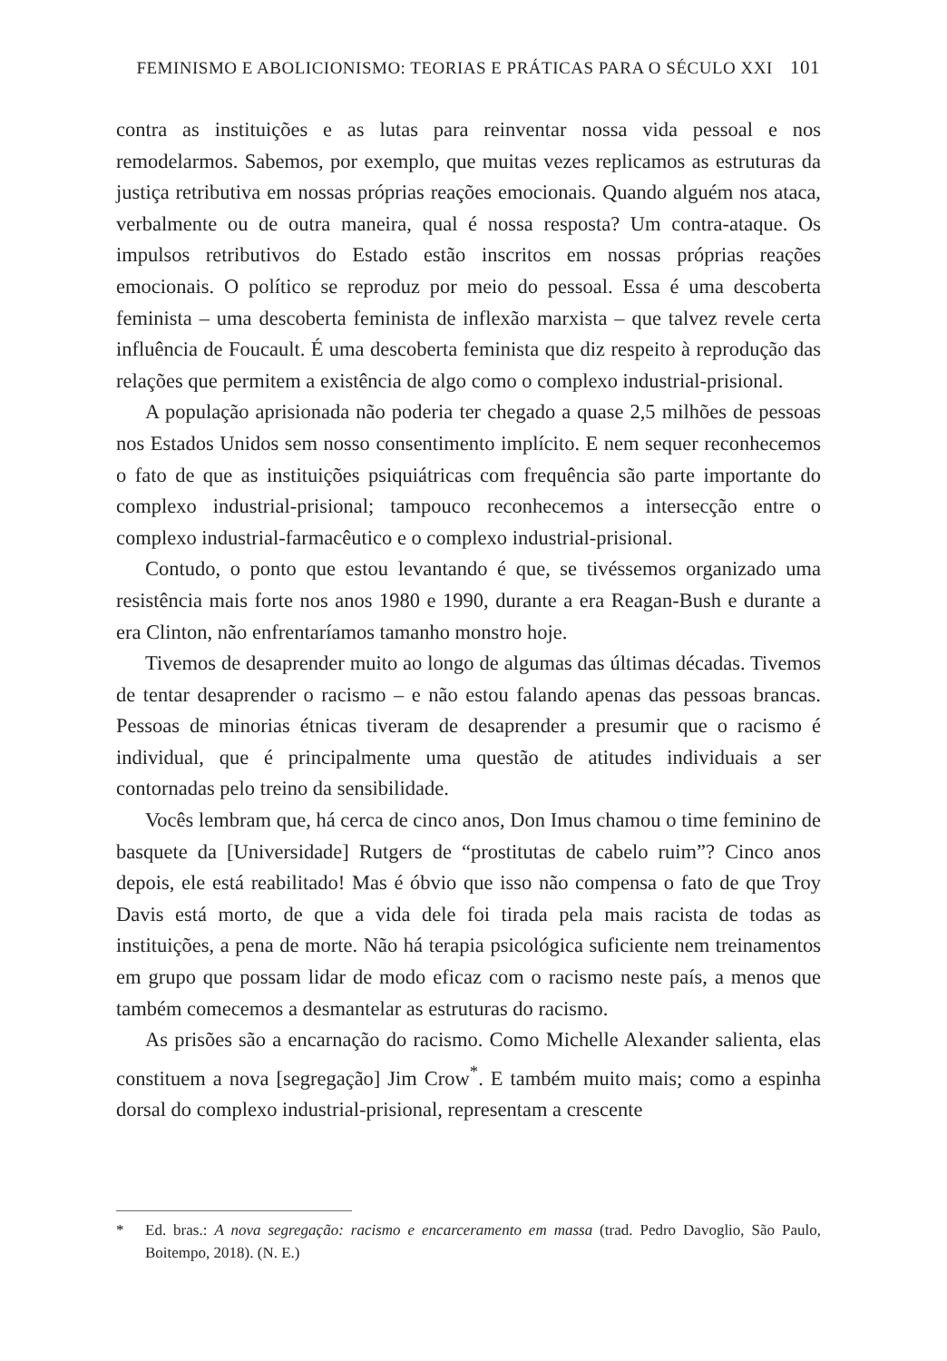FEMINISMO E ABOLICIONISMO: TEORIAS E PRÁTICAS PARA O SÉCULO XXI 101
contra as instituições e as lutas para reinventar nossa vida pessoal e nos remodelarmos. Sabemos, por exemplo, que muitas vezes replicamos as estruturas da justiça retributiva em nossas próprias reações emocionais. Quando alguém nos ataca, verbalmente ou de outra maneira, qual é nossa resposta? Um contra-ataque. Os impulsos retributivos do Estado estão inscritos em nossas próprias reações emocionais. O político se reproduz por meio do pessoal. Essa é uma descoberta feminista – uma descoberta feminista de inflexão marxista – que talvez revele certa influência de Foucault. É uma descoberta feminista que diz respeito à reprodução das relações que permitem a existência de algo como o complexo industrial-prisional.
A população aprisionada não poderia ter chegado a quase 2,5 milhões de pessoas nos Estados Unidos sem nosso consentimento implícito. E nem sequer reconhecemos o fato de que as instituições psiquiátricas com frequência são parte importante do complexo industrial-prisional; tampouco reconhecemos a intersecção entre o complexo industrial-farmacêutico e o complexo industrial-prisional.
Contudo, o ponto que estou levantando é que, se tivéssemos organizado uma resistência mais forte nos anos 1980 e 1990, durante a era Reagan-Bush e durante a era Clinton, não enfrentaríamos tamanho monstro hoje.
Tivemos de desaprender muito ao longo de algumas das últimas décadas. Tivemos de tentar desaprender o racismo – e não estou falando apenas das pessoas brancas. Pessoas de minorias étnicas tiveram de desaprender a presumir que o racismo é individual, que é principalmente uma questão de atitudes individuais a ser contornadas pelo treino da sensibilidade.
Vocês lembram que, há cerca de cinco anos, Don Imus chamou o time feminino de basquete da [Universidade] Rutgers de “prostitutas de cabelo ruim”? Cinco anos depois, ele está reabilitado! Mas é óbvio que isso não compensa o fato de que Troy Davis está morto, de que a vida dele foi tirada pela mais racista de todas as instituições, a pena de morte. Não há terapia psicológica suficiente nem treinamentos em grupo que possam lidar de modo eficaz com o racismo neste país, a menos que também comecemos a desmantelar as estruturas do racismo.
As prisões são a encarnação do racismo. Como Michelle Alexander salienta, elas constituem a nova [segregação] Jim Crow<sup>*</sup>. E também muito mais; como a espinha dorsal do complexo industrial-prisional, representam a crescente
* Ed. bras.: A nova segregação: racismo e encarceramento em massa (trad. Pedro Davoglio, São Paulo, Boitempo, 2018). (N. E.)